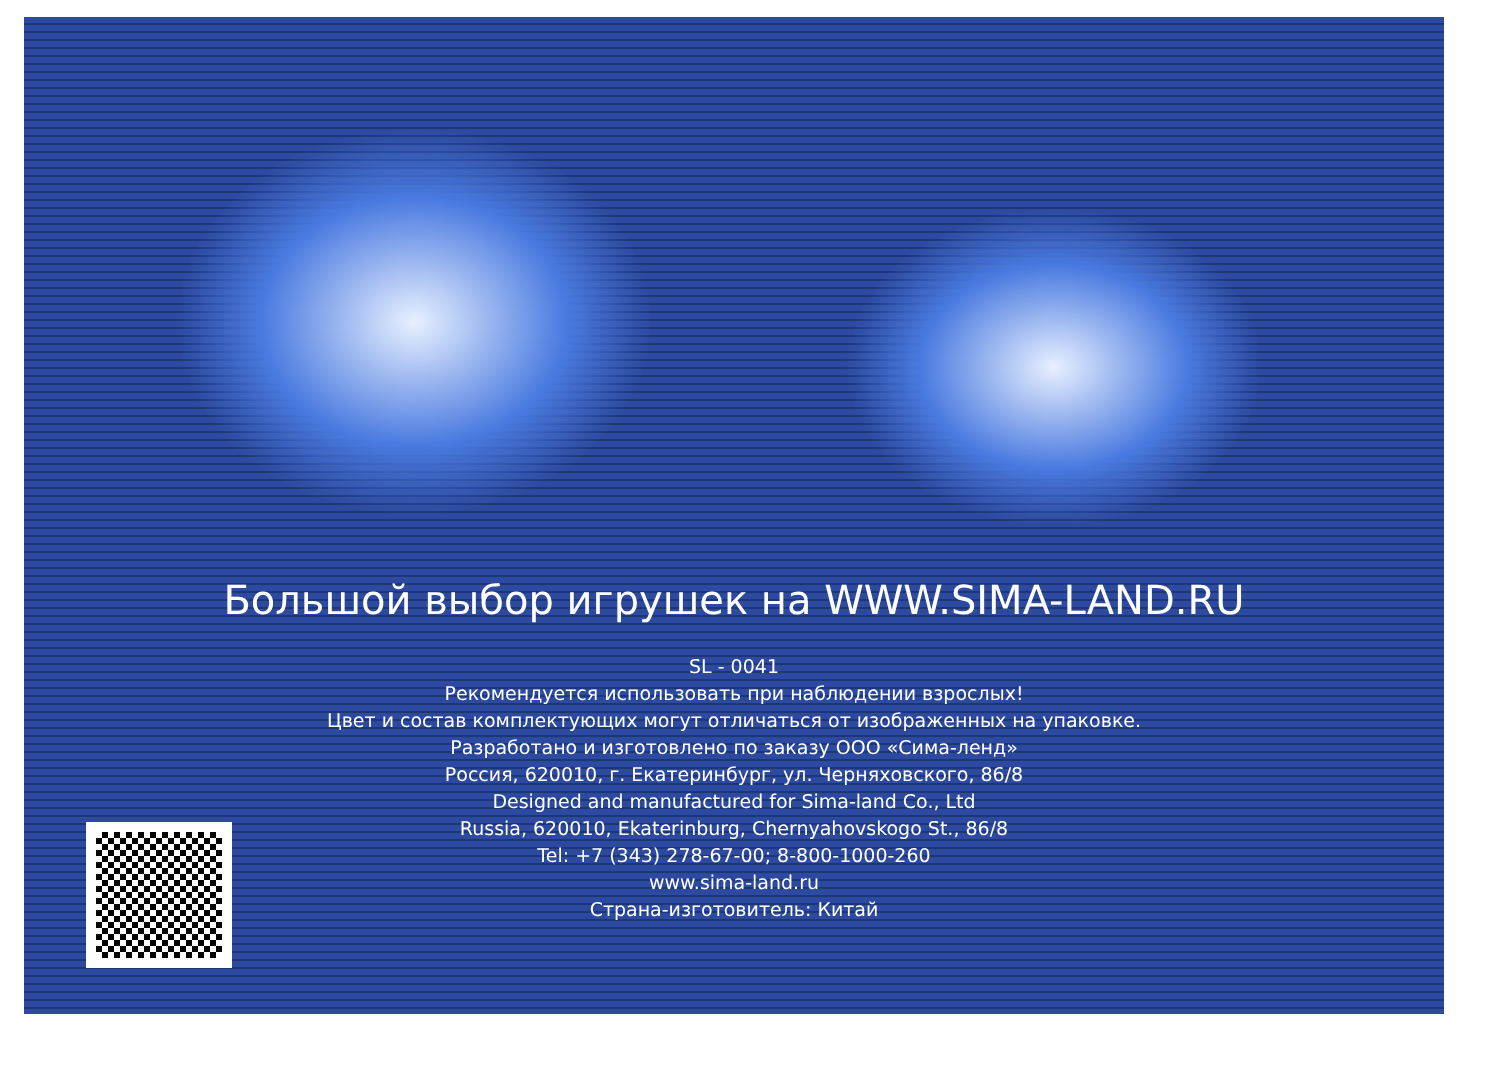Большой выбор игрушек на WWW.SIMA-LAND.RU
SL - 0041
Рекомендуется использовать при наблюдении взрослых!
Цвет и состав комплектующих могут отличаться от изображенных на упаковке.
Разработано и изготовлено по заказу ООО «Сима-ленд»
Россия, 620010, г. Екатеринбург, ул. Черняховского, 86/8
Designed and manufactured for Sima-land Co., Ltd
Russia, 620010, Ekaterinburg, Chernyahovskogo St., 86/8
Tel: +7 (343) 278-67-00; 8-800-1000-260
www.sima-land.ru
Страна-изготовитель: Китай